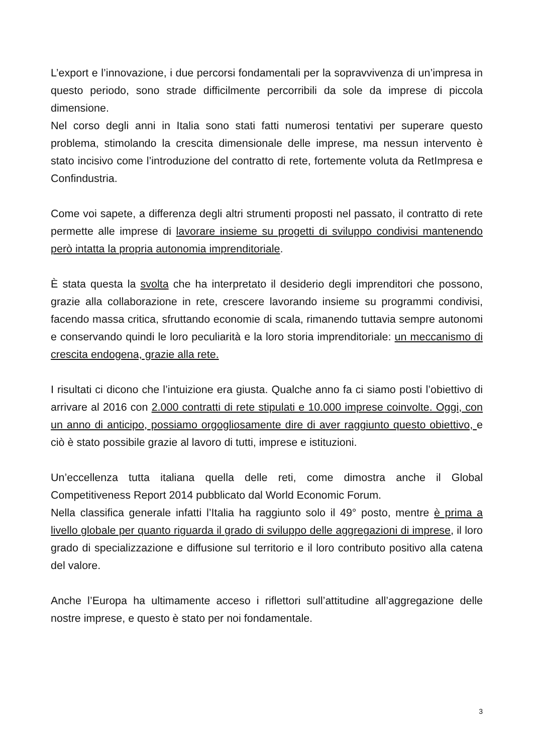L’export e l’innovazione, i due percorsi fondamentali per la sopravvivenza di un’impresa in questo periodo, sono strade difficilmente percorribili da sole da imprese di piccola dimensione.
Nel corso degli anni in Italia sono stati fatti numerosi tentativi per superare questo problema, stimolando la crescita dimensionale delle imprese, ma nessun intervento è stato incisivo come l’introduzione del contratto di rete, fortemente voluta da RetImpresa e Confindustria.
Come voi sapete, a differenza degli altri strumenti proposti nel passato, il contratto di rete permette alle imprese di lavorare insieme su progetti di sviluppo condivisi mantenendo però intatta la propria autonomia imprenditoriale.
È stata questa la svolta che ha interpretato il desiderio degli imprenditori che possono, grazie alla collaborazione in rete, crescere lavorando insieme su programmi condivisi, facendo massa critica, sfruttando economie di scala, rimanendo tuttavia sempre autonomi e conservando quindi le loro peculiarità e la loro storia imprenditoriale: un meccanismo di crescita endogena, grazie alla rete.
I risultati ci dicono che l’intuizione era giusta. Qualche anno fa ci siamo posti l’obiettivo di arrivare al 2016 con 2.000 contratti di rete stipulati e 10.000 imprese coinvolte. Oggi, con un anno di anticipo, possiamo orgogliosamente dire di aver raggiunto questo obiettivo, e ciò è stato possibile grazie al lavoro di tutti, imprese e istituzioni.
Un’eccellenza tutta italiana quella delle reti, come dimostra anche il Global Competitiveness Report 2014 pubblicato dal World Economic Forum.
Nella classifica generale infatti l’Italia ha raggiunto solo il 49° posto, mentre è prima a livello globale per quanto riguarda il grado di sviluppo delle aggregazioni di imprese, il loro grado di specializzazione e diffusione sul territorio e il loro contributo positivo alla catena del valore.
Anche l’Europa ha ultimamente acceso i riflettori sull’attitudine all’aggregazione delle nostre imprese, e questo è stato per noi fondamentale.
3